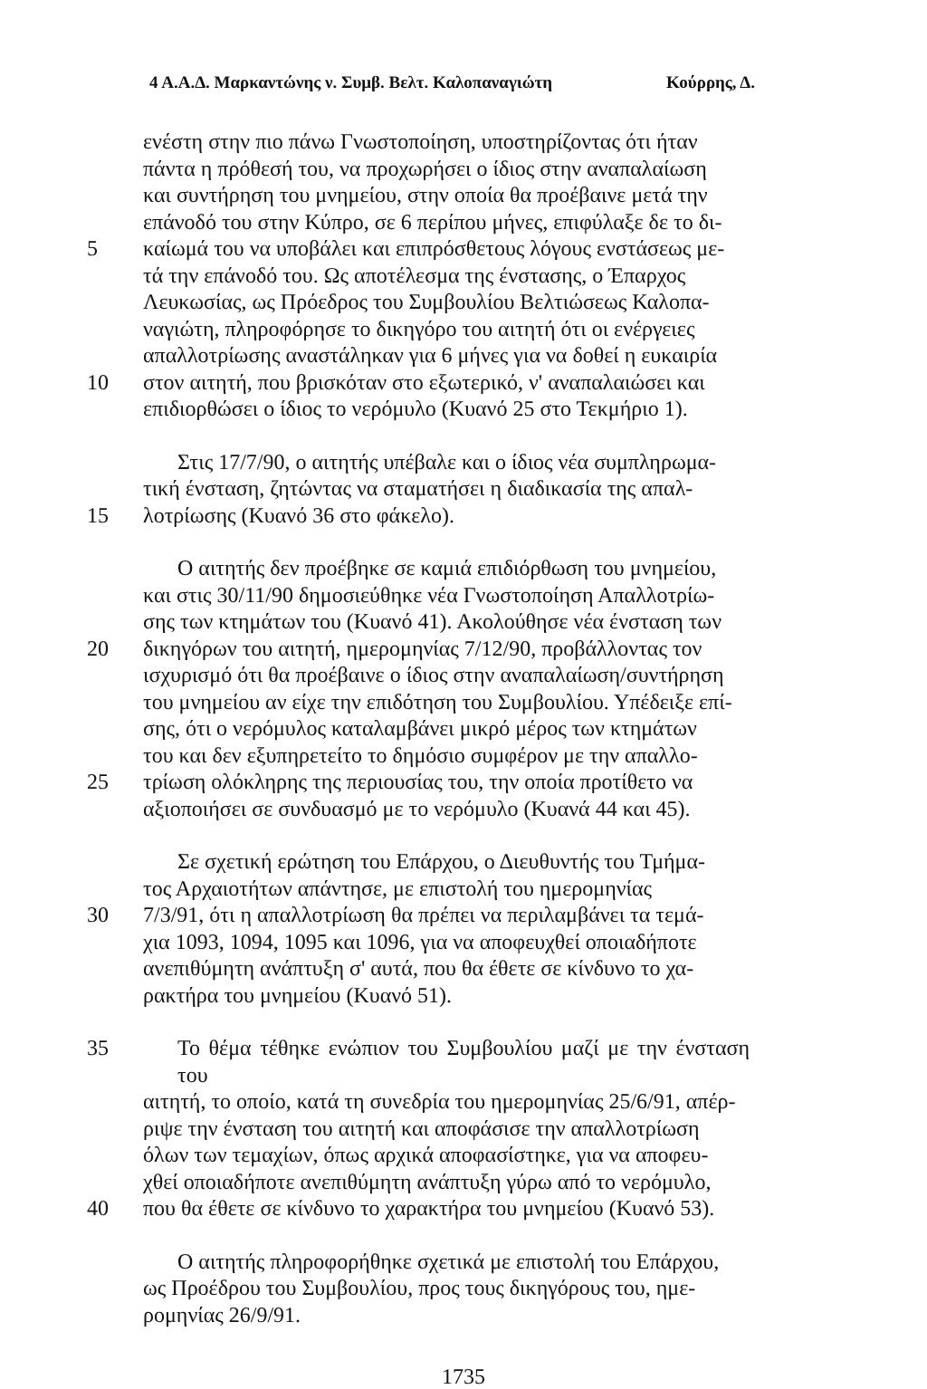4 Α.Α.Δ. Μαρκαντώνης ν. Συμβ. Βελτ. Καλοπαναγιώτη Κούρρης, Δ.
ενέστη στην πιο πάνω Γνωστοποίηση, υποστηρίζοντας ότι ήταν
πάντα η πρόθεσή του, να προχωρήσει ο ίδιος στην αναπαλαίωση
και συντήρηση του μνημείου, στην οποία θα προέβαινε μετά την
επάνοδό του στην Κύπρο, σε 6 περίπου μήνες, επιφύλαξε δε το δι-
5 καίωμά του να υποβάλει και επιπρόσθετους λόγους ενστάσεως με-
τά την επάνοδό του. Ως αποτέλεσμα της ένστασης, ο Έπαρχος
Λευκωσίας, ως Πρόεδρος του Συμβουλίου Βελτιώσεως Καλοπα-
ναγιώτη, πληροφόρησε το δικηγόρο του αιτητή ότι οι ενέργειες
απαλλοτρίωσης αναστάληκαν για 6 μήνες για να δοθεί η ευκαιρία
10 στον αιτητή, που βρισκόταν στο εξωτερικό, ν' αναπαλαιώσει και
επιδιορθώσει ο ίδιος το νερόμυλο (Κυανό 25 στο Τεκμήριο 1).
Στις 17/7/90, ο αιτητής υπέβαλε και ο ίδιος νέα συμπληρωμα-
τική ένσταση, ζητώντας να σταματήσει η διαδικασία της απαλ-
15 λοτρίωσης (Κυανό 36 στο φάκελο).
Ο αιτητής δεν προέβηκε σε καμιά επιδιόρθωση του μνημείου,
και στις 30/11/90 δημοσιεύθηκε νέα Γνωστοποίηση Απαλλοτρίω-
σης των κτημάτων του (Κυανό 41). Ακολούθησε νέα ένσταση των
20 δικηγόρων του αιτητή, ημερομηνίας 7/12/90, προβάλλοντας τον
ισχυρισμό ότι θα προέβαινε ο ίδιος στην αναπαλαίωση/συντήρηση
του μνημείου αν είχε την επιδότηση του Συμβουλίου. Υπέδειξε επί-
σης, ότι ο νερόμυλος καταλαμβάνει μικρό μέρος των κτημάτων
του και δεν εξυπηρετείτο το δημόσιο συμφέρον με την απαλλο-
25 τρίωση ολόκληρης της περιουσίας του, την οποία προτίθετο να
αξιοποιήσει σε συνδυασμό με το νερόμυλο (Κυανά 44 και 45).
Σε σχετική ερώτηση του Επάρχου, ο Διευθυντής του Τμήμα-
τος Αρχαιοτήτων απάντησε, με επιστολή του ημερομηνίας
30 7/3/91, ότι η απαλλοτρίωση θα πρέπει να περιλαμβάνει τα τεμά-
χια 1093, 1094, 1095 και 1096, για να αποφευχθεί οποιαδήποτε
ανεπιθύμητη ανάπτυξη σ' αυτά, που θα έθετε σε κίνδυνο το χα-
ρακτήρα του μνημείου (Κυανό 51).
35 Το θέμα τέθηκε ενώπιον του Συμβουλίου μαζί με την ένσταση του
αιτητή, το οποίο, κατά τη συνεδρία του ημερομηνίας 25/6/91, απέρ-
ριψε την ένσταση του αιτητή και αποφάσισε την απαλλοτρίωση
όλων των τεμαχίων, όπως αρχικά αποφασίστηκε, για να αποφευ-
χθεί οποιαδήποτε ανεπιθύμητη ανάπτυξη γύρω από το νερόμυλο,
40 που θα έθετε σε κίνδυνο το χαρακτήρα του μνημείου (Κυανό 53).
Ο αιτητής πληροφορήθηκε σχετικά με επιστολή του Επάρχου,
ως Προέδρου του Συμβουλίου, προς τους δικηγόρους του, ημε-
ρομηνίας 26/9/91.
1735